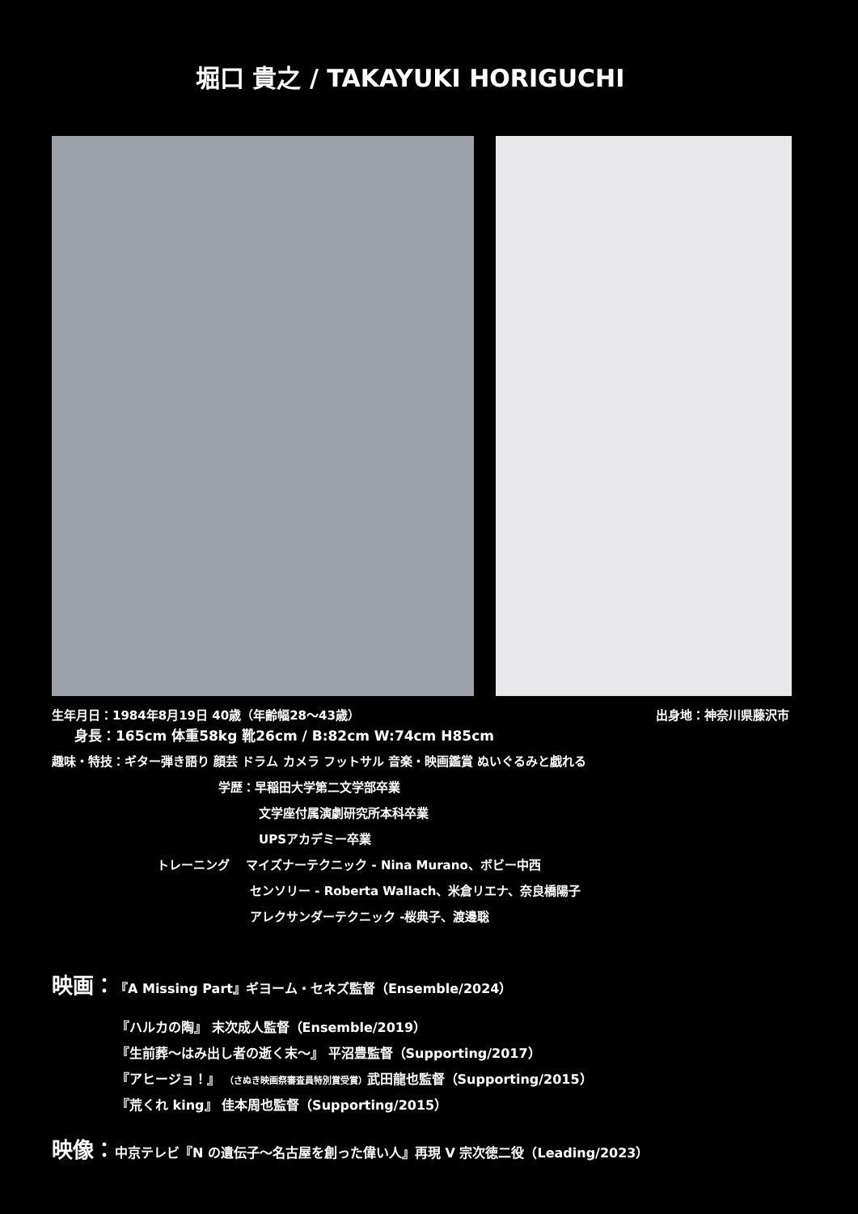堀口 貴之 / TAKAYUKI HORIGUCHI
生年月日：1984年8月19日 40歳（年齢幅28～43歳） 出身地：神奈川県藤沢市
身長：165cm 体重58kg 靴26cm / B:82cm W:74cm H85cm
趣味・特技：ギター弾き語り 顔芸 ドラム カメラ フットサル 音楽・映画鑑賞 ぬいぐるみと戯れる
学歴：早稲田大学第二文学部卒業
文学座付属演劇研究所本科卒業
UPSアカデミー卒業
トレーニング　 マイズナーテクニック - Nina Murano、ボビー中西
センソリー - Roberta Wallach、米倉リエナ、奈良橋陽子
アレクサンダーテクニック -桜典子、渡邊聡
映画：『A Missing Part』ギヨーム・セネズ監督（Ensemble/2024）
『ハルカの陶』 末次成人監督（Ensemble/2019）
『生前葬～はみ出し者の逝く末～』 平沼豊監督（Supporting/2017）
『アヒージョ！』 （さぬき映画祭審査員特別賞受賞）武田龍也監督（Supporting/2015）
『荒くれ king』 佳本周也監督（Supporting/2015）
映像：中京テレビ『N の遺伝子～名古屋を創った偉い人』再現 V 宗次徳二役（Leading/2023）